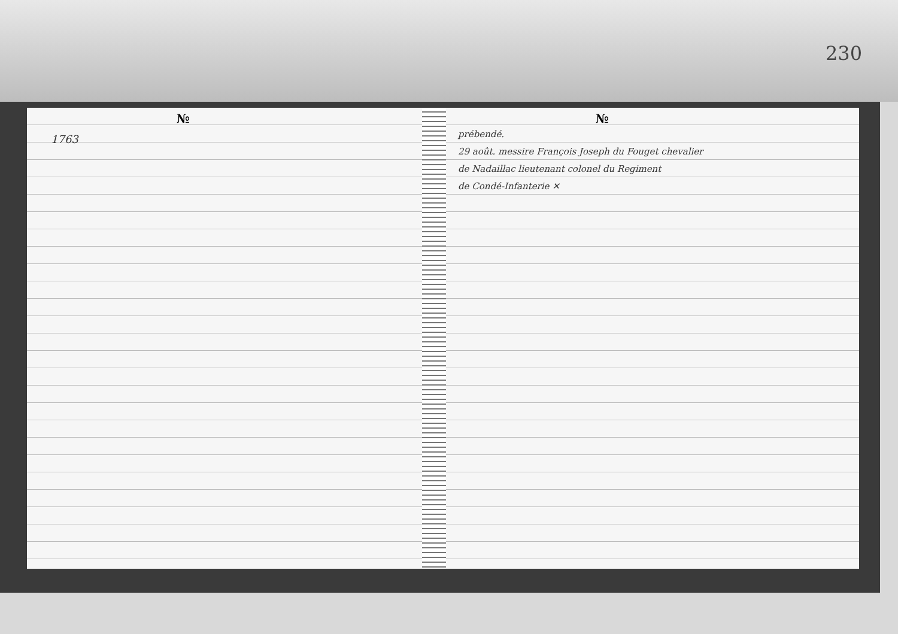230
№
1763
№
prébendé.
29 août. messire François Joseph du Fouget chevalier
de Nadaillac lieutenant colonel du Regiment
de Condé-Infanterie ✕